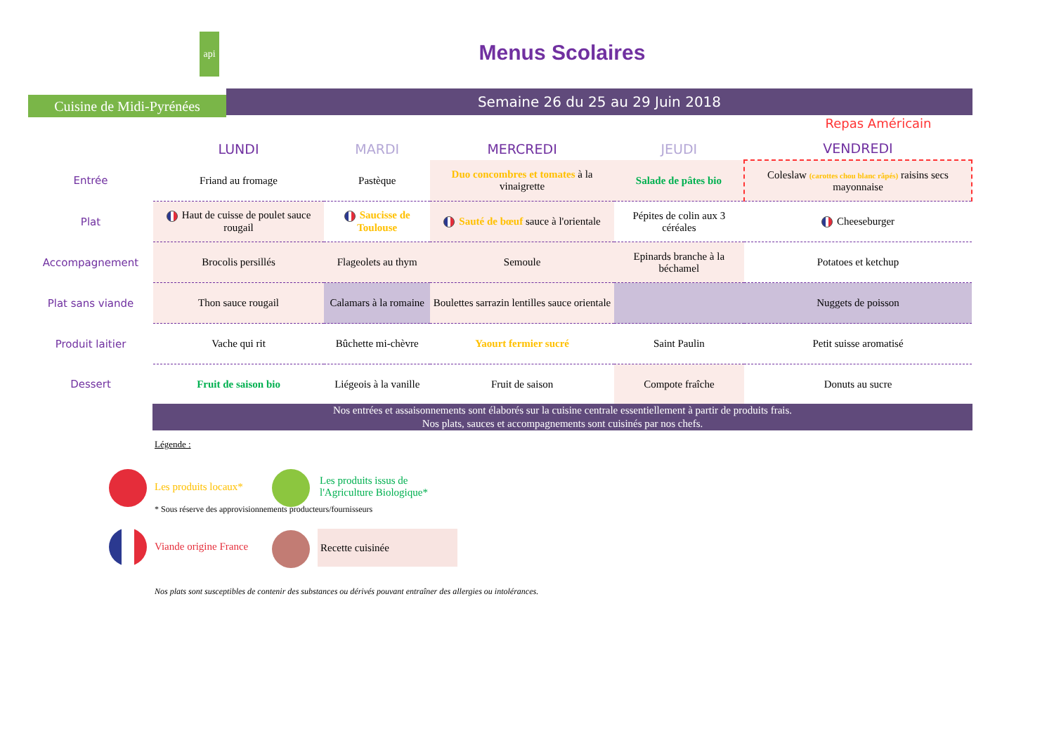api
Cuisine de Midi-Pyrénées
Menus Scolaires
Semaine 26 du 25 au 29 Juin 2018
Repas Américain
| | LUNDI | MARDI | MERCREDI | JEUDI | VENDREDI |
| --- | --- | --- | --- | --- | --- |
| Entrée | Friand au fromage | Pastèque | Duo concombres et tomates à la vinaigrette | Salade de pâtes bio | Coleslaw (carottes chou blanc râpés) raisins secs mayonnaise |
| Plat | Haut de cuisse de poulet sauce rougail | Saucisse de Toulouse | Sauté de bœuf sauce à l'orientale | Pépites de colin aux 3 céréales | Cheeseburger |
| Accompagnement | Brocolis persillés | Flageolets au thym | Semoule | Epinards branche à la béchamel | Potatoes et ketchup |
| Plat sans viande | Thon sauce rougail | Calamars à la romaine | Boulettes sarrazin lentilles sauce orientale | | Nuggets de poisson |
| Produit laitier | Vache qui rit | Bûchette mi-chèvre | Yaourt fermier sucré | Saint Paulin | Petit suisse aromatisé |
| Dessert | Fruit de saison bio | Liégeois à la vanille | Fruit de saison | Compote fraîche | Donuts au sucre |
Nos entrées et assaisonnements sont élaborés sur la cuisine centrale essentiellement à partir de produits frais.
Nos plats, sauces et accompagnements sont cuisinés par nos chefs.
Légende :
Les produits locaux*
Les produits issus de
l'Agriculture Biologique*
* Sous réserve des approvisionnements producteurs/fournisseurs
Viande origine France
Recette cuisinée
Nos plats sont susceptibles de contenir des substances ou dérivés pouvant entraîner des allergies ou intolérances.